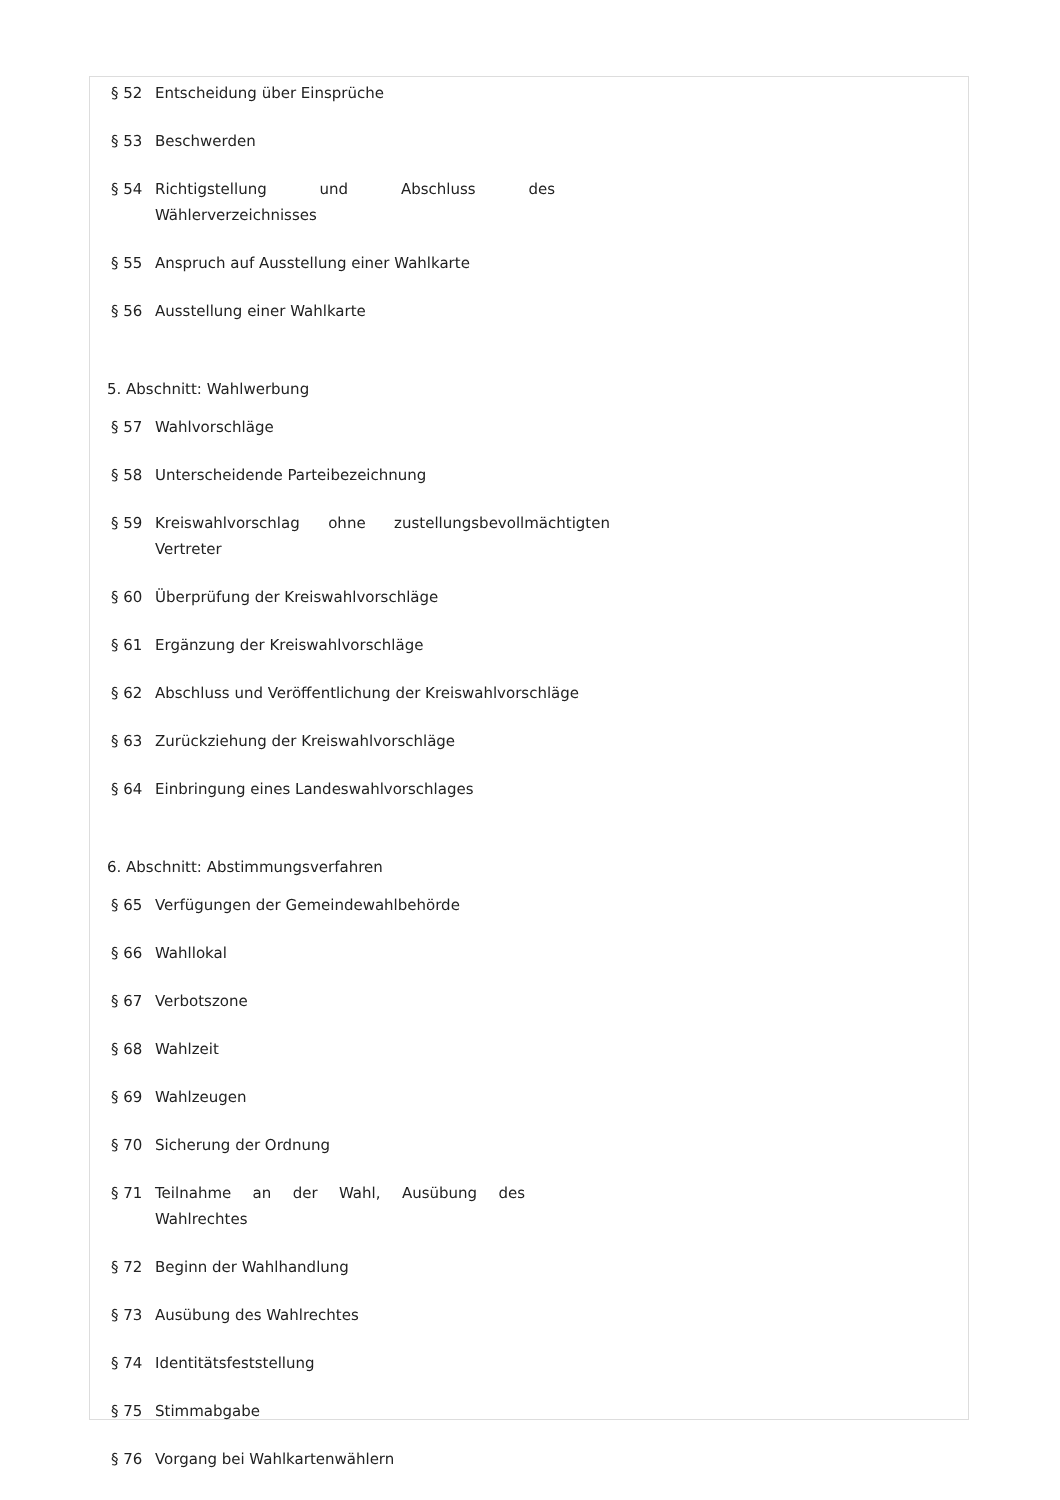§ 52 Entscheidung über Einsprüche
§ 53 Beschwerden
§ 54 Richtigstellung und Abschluss des Wählerverzeichnisses
§ 55 Anspruch auf Ausstellung einer Wahlkarte
§ 56 Ausstellung einer Wahlkarte
5. Abschnitt: Wahlwerbung
§ 57 Wahlvorschläge
§ 58 Unterscheidende Parteibezeichnung
§ 59 Kreiswahlvorschlag ohne zustellungsbevollmächtigten Vertreter
§ 60 Überprüfung der Kreiswahlvorschläge
§ 61 Ergänzung der Kreiswahlvorschläge
§ 62 Abschluss und Veröffentlichung der Kreiswahlvorschläge
§ 63 Zurückziehung der Kreiswahlvorschläge
§ 64 Einbringung eines Landeswahlvorschlages
6. Abschnitt: Abstimmungsverfahren
§ 65 Verfügungen der Gemeindewahlbehörde
§ 66 Wahllokal
§ 67 Verbotszone
§ 68 Wahlzeit
§ 69 Wahlzeugen
§ 70 Sicherung der Ordnung
§ 71 Teilnahme an der Wahl, Ausübung des Wahlrechtes
§ 72 Beginn der Wahlhandlung
§ 73 Ausübung des Wahlrechtes
§ 74 Identitätsfeststellung
§ 75 Stimmabgabe
§ 76 Vorgang bei Wahlkartenwählern